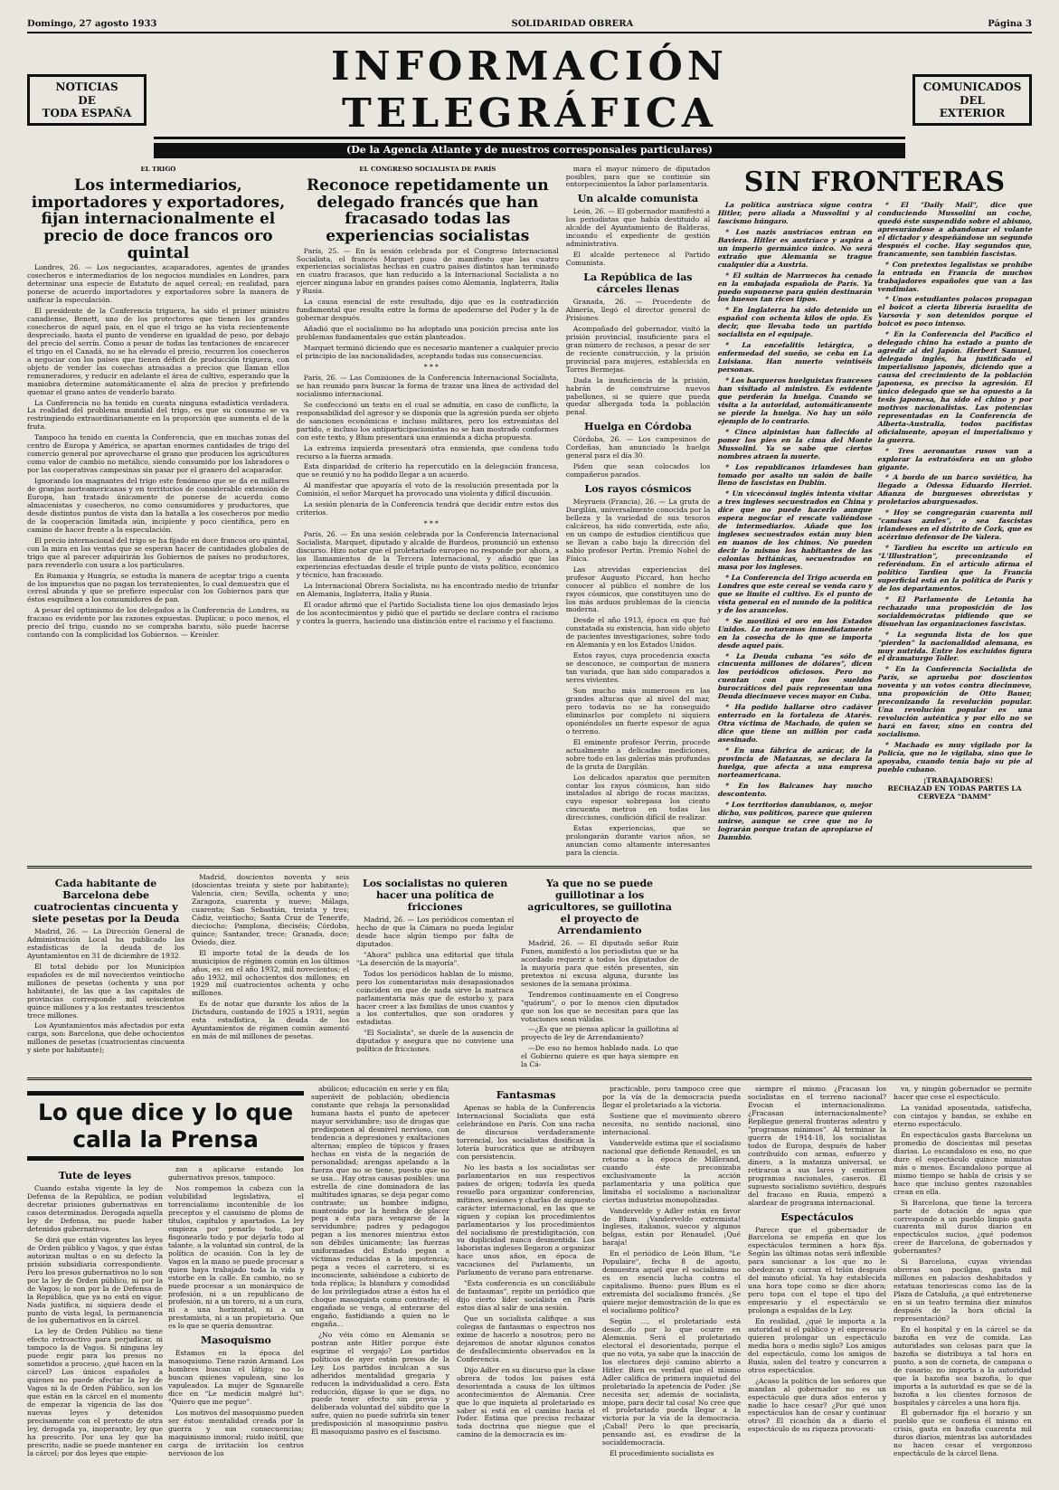Domingo, 27 agosto 1933 SOLIDARIDAD OBRERA Página 3
NOTICIAS
DE
TODA ESPAÑA
INFORMACIÓN TELEGRÁFICA
(De la Agencia Atlante y de nuestros corresponsales particulares)
COMUNICADOS
DEL
EXTERIOR
EL TRIGO
Los intermediarios, importadores y exportadores, fijan internacionalmente el precio de doce francos oro quintal
Londres, 26. — Los negociantes, acaparadores, agentes de grandes cosecheros e intermediarios de los negocios mundiales en Londres, para determinar una especie de Estatuto de aquel cereal; en realidad, para ponerse de acuerdo importadores y exportadores sobre la manera de unificar la especulación.
El presidente de la Conferencia triguera, ha sido el primer ministro canadiense, Benett, uno de los protectores que tienen los grandes cosecheros de aquel país, en el que el trigo se ha vista recientemente despreciado, hasta el punto de venderse en igualdad de peso, por debajo del precio del serrín. Como a pesar de todas las tentaciones de encarecer el trigo en el Canadá, no se ha elevado el precio, recurren los cosecheros a negociar con los países que tienen déficit de producción triguera, con objeto de vender las cosechas atrasadas a precios que llaman ellos remuneradores, y reducir en adelante el área de cultivo, esperando que la maniobra determine automáticamente el alza de precios y prefiriendo quemar el grano antes de venderlo barato.
La Conferencia no ha tenido en cuenta ninguna estadística verdadera. La realidad del problema mundial del trigo, es que su consumo se va restringiendo extraordinariamente en la proporción que aumenta el de la fruta.
Tampoco ha tenido en cuenta la Conferencia, que en muchas zonas del centro de Europa y América, se apartan enormes cantidades de trigo del comercio general por aprovecharse el grano que producen los agricultores como valor de cambio no metálico, siendo consumido por los labradores o por las cooperativas campesinas sin pasar por el granero del acaparador.
Ignorando los magnantes del trigo este fenómeno que se da en millares de granjas norteamericanas y en territorios de considerable extensión de Europa, han tratado únicamente de ponerse de acuerdo como almacenistas y cosecheros, no como consumidores y productores, que desde distintos puntos de vista dan la batalla a los cosecheros por medio de la cooperación limitada aún, incipiente y poco científica, pero en camino de hacer frente a la especulación.
El precio internacional del trigo se ha fijado en doce francos oro quintal, con la mira en las ventas que se esperan hacer de cantidades globales de trigo que al parecer adquirirán los Gobiernos de países no productores, para revenderlo con usura a los particulares.
En Rumania y Hungría, se estudia la manera de aceptar trigo a cuenta de los impuestos que no pagan los terratenientes, lo cual demuestra que el cereal abunda y que se prefiere especular con los Gobiernos para que éstos esquilmen a los consumidores de pan.
A pesar del optimismo de los delegados a la Conferencia de Londres, su fracaso es evidente por las razones expuestas. Duplicar, o poco menos, el precio del trigo, cuando no se compraba barato, sólo puede hacerse contando con la complicidad los Gobiernos. — Kreisler.
EL CONGRESO SOCIALISTA DE PARÍS
Reconoce repetidamente un delegado francés que han fracasado todas las experiencias socialistas
París, 25. — En la sesión celebrada por el Congreso Internacional Socialista, el francés Marquet puso de manifiesto que las cuatro experiencias socialistas hechas en cuatro países distintos han terminado en cuatro fracasos, que han reducido a la Internacional Socialista a no ejercer ninguna labor en grandes países como Alemania, Inglaterra, Italia y Rusia.
La causa esencial de este resultado, dijo que es la contradicción fundamental que resulta entre la forma de apoderarse del Poder y la de gobernar después.
Añadió que el socialismo no ha adoptado una posición precisa ante los problemas fundamentales que están planteados.
Marquet terminó diciendo que es necesario mantener a cualquier precio el principio de las nacionalidades, aceptando todas sus consecuencias.
* * *
París, 26. — Las Comisiones de la Conferencia Internacional Socialista, se han reunido para buscar la forma de trazar una línea de actividad del socialismo internacional.
Se confeccionó un texto en el cual se admitía, en caso de conflicto, la responsabilidad del agresor y se disponía que la agresión pueda ser objeto de sanciones económicas e incluso militares, pero los extremistas del partido, e incluso los antiparticipacionistas no se han mostrado conformes con este texto, y Blum presentará una enmienda a dicha propuesta.
La extrema izquierda presentará otra enmienda, que condena todo recurso a la fuerza armada.
Esta disparidad de criterio ha repercutido en la delegación francesa, que se reunió y no ha podido llegar a un acuerdo.
Al manifestar que apoyaría el voto de la resolución presentada por la Comisión, el señor Marquet ha provocado una violenta y difícil discusión.
La sesión plenaria de la Conferencia tendrá que decidir entre estos dos criterios.
* * *
París, 26. — En una sesión celebrada por la Conferencia Internacional Socialista, Marquet, diputado y alcalde de Burdeos, pronunció un extenso discurso. Hizo notar que el proletariado europeo no responde por ahora, a los llamamientos de la Tercera Internacional, y añadió que las experiencias efectuadas desde el triple punto de vista político, económico y técnico, han fracasado.
La Internacional Obrera Socialista, no ha encontrado medio de triunfar en Alemania, Inglaterra, Italia y Rusia.
El orador afirmó que el Partido Socialista tiene los ojos demasiado lejos de los acontecimientos y pidió que el partido se declare contra el racismo y contra la guerra, haciendo una distinción entre el racismo y el fascismo.
mara el mayor número de diputados posibles, para que se continúe sin entorpecimientos la labor parlamentaria.
Un alcalde comunista
León, 26. — El gobernador manifestó a los periodistas que había destituido al alcalde del Ayuntamiento de Balderas, incoando el expediente de gestión administrativa.
El alcalde pertenece al Partido Comunista.
La República de las cárceles llenas
Granada, 26. — Procedente de Almería, llegó el director general de Prisiones.
Acompañado del gobernador, visitó la prisión provincial, insuficiente para el gran número de reclusos, a pesar de ser de reciente construcción, y la prisión provincial para mujeres, establecida en Torres Bermejas.
Dada la insuficiencia de la prisión, habrán de construirse nuevos pabellones, si se quiere que pueda quedar albergada toda la población penal.
Huelga en Córdoba
Córdoba, 26. — Los campesinos de Cordeñas, han anunciado la huelga general para el día 30.
Piden que sean colocados los compañeros parados.
Los rayos cósmicos
Meyrueis (Francia), 26. — La gruta de Dargilán, universalmente conocida por la belleza y la variedad de sus tesoros calcáreos, ha sido convertida, este año, en un campo de estudios científicos que se llevan a cabo bajo la dirección del sabio profesor Pertin. Premio Nobel de Física.
Las atrevidas experiencias del profesor Augusto Piccard, han hecho conocer al público el nombre de los rayos cósmicos, que constituyen uno de los más arduos problemas de la ciencia moderna.
Desde el año 1913, época en que fué constatada su existencia, han sido objeto de pacientes investigaciones, sobre todo en Alemania y en los Estados Unidos.
Estos rayos, cuya procedencia exacta se desconoce, se comportan de manera tan variada, que han sido comparados a seres vivientes.
Son mucho más numerosos en las grandes alturas que al nivel del mar, pero todavía no se ha conseguido eliminarlos por completo ni siquiera oponiéndoles un fuerte espesor de agua o terreno.
El eminente profesor Perrin, procede actualmente a delicadas mediciones, sobre todo en las galerías más profundas de la gruta de Dargilán.
Los delicados aparatos que permiten contar los rayos cósmicos, han sido instalados al abrigo de rocas macizas, cuyo espesor sobrepasa los ciento cincuenta metros en todas las direcciones, condición difícil de realizar.
Estas experiencias, que se prolongarán durante varios años, se anuncian como altamente interesantes para la ciencia.
SIN FRONTERAS
La política austríaca sigue contra Hitler, pero aliada a Mussolini y al fascismo húngaro.
* Los nazis austríacos entran en Baviera. Hitler es austríaco y aspira a un imperio germánico único. No será extraño que Alemania se trague cualquier día a Austria.
* El sultán de Marruecos ha cenado en la embajada española de París. Ya puedo suponerse para quién destinarán los huesos tan ricos tipos.
* En Inglaterra ha sido detenido un español con ochenta kilos de opio. Es decir, que llevaba todo un partido socialista en el equipaje.
* La encefalitis letárgica, o enfermedad del sueño, se ceba en La Luisiana. Han muerto veintiséis personas.
* Los barqueros huelguistas franceses han visitado al ministro. Es evidente que perderán la huelga. Cuando se visita a la autoridad, automáticamente se pierde la huelga. No hay un sólo ejemplo de lo contrario.
* Cinco alpinistas han fallecido al poner los pies en la cima del Monte Mussolini. Ya se sabe que ciertos nombres atraen la muerte.
* Los republicanos irlandeses han tomado por asalto un salón de baile lleno de fascistas en Dublín.
* Un vicecónsul inglés intenta visitar a tres ingleses secuestrados en China y dice que no puede hacerlo aunque espera negociar el rescate valiéndose de intermediarios. Añade que los ingleses secuestrados están muy bien en manos de los chinos. No pueden decir lo mismo los habitantes de las colonias británicas, secuestrados en masa por los ingleses.
* La Conferencia del Trigo acuerda en Londres que este cereal se venda caro y que se limite el cultivo. Es el punto de vista general en el mundo de la política y de los arancelos.
* Se movilizó el oro en los Estados Unidos. Lo notaremos inmediatamente en la cosecha de lo que se importa desde aquel país.
* La Deuda cubana "es sólo de cincuenta millones de dólares", dicen los periódicos oficiosos. Pero no cuentan con que los sueldos burocráticos del país representan una Deuda diecinueve veces mayor en Cuba.
* Ha podido hallarse otro cadáver enterrado en la fortaleza de Atarés. Otra víctima de Machado, de quien se dice que tiene un millón por cada asesinado.
* En una fábrica de azúcar, de la provincia de Matanzas, se declara la huelga, que afecta a una empresa norteamericana.
* En los Balcanes hay mucho descontento.
* Los territorios danubianos, o, mejor dicho, sus políticos, parece que quieren unirse, aunque se cree que no lo lograrán porque tratan de apropiarse el Danubio.
* El "Daily Mail", dice que conduciendo Mussolini un coche, quedó éste suspendido sobre el abismo, apresurándose a abandonar el volante el dictador y despeñándose un segundo después el coche. Hay segundos que, francamente, son también fascistas.
* Con pretextos legalistas se prohíbe la entrada en Francia de muchos trabajadores españoles que van a las vendimias.
* Unos estudiantes polacos propagan el boicot a cierta librería israelita de Varsovia y son detenidos porque el boicot es poco intenso.
* En la Conferencia del Pacífico el delegado chino ha estado a punto de agredir al del Japón. Herbert Samuel, delegado inglés, ha justificado el imperialismo japonés, diciendo que a causa del crecimiento de la población japonesa, es preciso la agresión. El único delegado que se ha opuesto a la tesis japonesa, ha sido el chino y por motivos nacionalistas. Las potencias representadas en la Conferencia de Alberta-Australia, todos pacifistas oficialmente, apoyan el imperialismo y la guerra.
* Tres aeronautas rusos van a explorar la estratósfera en un globo gigante.
* A bordo de un barco soviético, ha llegado a Odessa Eduardo Herriot. Afianza de burgueses obreristas y proletarios aburguesados.
* Hoy se congregarán cuarenta mil "camisas azules", o sea fascistas irlandeses en el distrito de Cork, que es acérrimo defensor de De Valera.
* Tardieu ha escrito un artículo en "L'Illustration", preconizando el referéndum. En el artículo afirma el político Tardieu que la Francia superficial está en la política de París y de los departamentos.
* El Parlamento de Letonia ha rechazado una proposición de los socialdemócratas pidiendo que se disuelvan las organizaciones fascistas.
* La segunda lista de los que "pierden" la nacionalidad alemana, es muy nutrida. Entre los excluidos figura el dramaturgo Toller.
* En la Conferencia Socialista de París, se aprueba por doscientos noventa y un votos contra diecinueve, una proposición de Otto Bauer, preconizando la revolución popular. Una revolución popular es una revolución auténtica y por ello no se hará en favor, sino en contra del socialismo.
* Machado es muy vigilado por la Policía, que no le vigilaba, sino que le apoyaba, cuando tenía bajo su pie al pueblo cubano.
¡TRABAJADORES!
RECHAZAD EN TODAS PARTES LA CERVEZA "DAMM"
Cada habitante de Barcelona debe cuatrocientas cincuenta y siete pesetas por la Deuda
Madrid, 26. — La Dirección General de Administración Local ha publicado las estadísticas de la deuda de los Ayuntamientos en 31 de diciembre de 1932.
El total debido por los Municipios españoles es de mil novecientos veintiocho millones de pesetas (ochenta y una por habitante), de las que a las capitales de provincias corresponde mil seiscientos quince millones y a los restantes trescientos trece millones.
Los Ayuntamientos más afectados por esta carga, son: Barcelona, que debe ochocientos millones de pesetas (cuatrocientas cincuenta y siete por habitante);
Madrid, doscientos noventa y seis (doscientas treinta y siete por habitante); Valencia, cien; Sevilla, ochenta y uno; Zaragoza, cuarenta y nueve; Málaga, cuarenta; San Sebastián, treinta y tres; Cádiz, veintiocho; Santa Cruz de Tenerife, dieciocho; Pamplona, dieciséis; Córdoba, quince; Santander, trece; Granada, doce; Oviedo, diez.
El importe total de la deuda de los municipios de régimen común en los últimos años, es: en el año 1932, mil novecientos; el año 1932, mil ochocientos dos millones; en 1929 mil cuatrocientos ochenta y ocho millones.
Es de notar que durante los años de la Dictadura, contando de 1925 a 1931, según esta estadística, la deuda de los Ayuntamientos de régimen común aumentó en más de mil millones de pesetas.
Los socialistas no quieren hacer una política de fricciones
Madrid, 26. — Los periódicos comentan el hecho de que la Cámara no pueda legislar desde hace algún tiempo por falta de diputados.
"Ahora" publica una editorial que titula "La deserción de la mayoría".
Todos los periódicos hablan de lo mismo, pero los comentaristas más desapasionados coinciden en que de nada sirve la matraca parlamentaria más que de estorbo y, para hacer creer a las familias de unos cuantos y a los contertulios, que son oradores y estadistas.
"El Socialista", se duele de la ausencia de diputados y asegura que no conviene una política de fricciones.
Ya que no se puede guillotinar a los agricultores, se guillotina el proyecto de Arrendamiento
Madrid, 26. — El diputado señor Ruiz Funes, manifestó a los periodistas que se ha acordado requerir a todos los diputados de la mayoría para que estén presentes, sin pretextos ni excusa alguna, durante las sesiones de la semana próxima.
Tendremos continuamente en el Congreso "quórum", o por lo menos cien diputados que son los que se necesitan para que las votaciones sean válidas.
—¿Es que se piensa aplicar la guillotina al proyecto de ley de Arrendamiento?
—De eso no hemos hablado nada. Lo que el Gobierno quiere es que haya siempre en la Cá-
Lo que dice y lo que calla la Prensa
Tute de leyes
Cuando estaba vigente la ley de Defensa de la República, se podían decretar prisiones gubernativas en casos determinados. Derogada aquella ley de Defensa, no puede haber detenidos gubernativos.
Se dirá que están vigentes las leyes de Orden público y Vagos, y que éstas autorizan multas o en su defecto la prisión subsidiaria correspondiente. Pero los presos gubernativos no lo son por la ley de Orden público, ni por la de Vagos; lo son por la de Defensa de la República, que ya no está en vigor. Nada justifica, ni siquiera desde el punto de vista legal, la permanencia de los gubernativos en la cárcel.
La ley de Orden Público no tiene efecto retroactivo para perjudicar, ni tampoco la de Vagos. Si ninguna ley puede regir para los presos no sometidos a proceso, ¿qué hacen en la cárcel? Los únicos españoles a quienes no puede afectar la ley de Vagos ni la de Orden Público, son los que están en la cárcel en el momento de empezar la vigencia de las dos nuevas leyes y detenidos precisamente con el pretexto de otra ley, derogada ya, inoperante, ley que ha prescrito. Por una ley que ha prescrito, nadie se puede mantener en la cárcel; por dos leyes que empie-
zan a aplicarse estando los gubernativos presos, tampoco.
Nos rompemos la cabeza con la volubilidad legislativa, el torrencialismo incontenible de los preceptos y el casuismo de plomo de títulos, capítulos y apartados. La ley empieza por penarlo todo, por fisgonearlo todo y por dejarlo todo al talante, a la voluntad sin control, de la política de ocasión. Con la ley de Vagos en la mano se puede procesar a quien haya trabajado toda la vida y estorbe en la calle. En cambio, no se puede procesar a un monárquico de profesión, ni a un republicano de profesión, ni a un torero, ni a un cura, ni a una horizontal, ni a un prestamista, ni a un propietario. Que es lo que se quería demostrar.
Masoquismo
Estamos en la época del masoquismo. Tiene razón Armand. Los hombres buscan el látigo; no lo buscan quienes vapulean, sino los vapuleados. La mujer de Sganarelle dice en "Le medicin malgré lui": "Quiero que me pegue".
Los motivos del masoquismo pueden ser éstos: mentalidad creada por la guerra y sus consecuencias; maquinismo inmoral; ruido inútil, que carga de irritación los centros nerviosos de los
abúlicos; educación en serie y en fila; superávit de población; obediencia constante que rebaja la personalidad humana hasta el punto de apetecer mayor servidumbre; uso de drogas que predisponen al desnivel nervioso, con tendencia a depresiones y exaltaciones alternas; empleo de tópicos y frases hechas en vista de la negación de personalidad; arengas apelando a la fuerza que no se tiene, puesto que no se usa... Hay otras causas posibles: una estrella de cine dominadora de las multitudes ignaras, se deja pegar como contraste; un hombre indigno, mantenido por la hembra de placer pega a ésta para vengarse de la servidumbre; padres y pedagogos pegan a los menores mientras éstos son débiles únicamente; las fuerzas uniformadas del Estado pegan a víctimas reducidas a la impotencia; pega a veces el carretero, si es inconsciente, sabiéndose a cubierto de toda réplica; la blandura y comodidad de los privilegiados atrae a éstos ha el choque masoquista como contraste; el engañado se venga, al enterarse del engaño, fastidiando a quien no le engaña...
¿No véis cómo en Alemania se postran ante Hitler porque éste esgrime el vergajo? Los partidos políticos de ayer están presos de la Ley. Los partidos inculcan a sus adheridos mentalidad gregaria y reducen la individualidad a cero. Esta reducción, dígase lo que se diga, no puede tener efecto sin previa y deliberada voluntad del súbdito que la sufre, quien no puede sufrirla sin tener predisposición al masoquismo pasivo. El masoquismo pasivo es el fascismo.
Fantasmas
Apenas se habla de la Conferencia Internacional Socialista que está celebrándose en París. Con una racha de discursos verdaderamente torrencial, los socialistas dosifican la lotería burocrática que se atribuyen con persistencia.
No les basta a los socialistas ser parlamentarios en sus respectivos países de origen; todavía les queda resuello para organizar conferencias, mítines, sesiones y charlas de supuesto carácter internacional, en las que se siguen y copian los procedimientos parlamentarios y los procedimientos del socialismo de prestidigitación, con su duplicidad nunca desmentida. Los laboristas ingleses llegaron a organizar hace unos años, en época de vacaciones del Parlamento, un Parlamento de verano para entrenarse.
"Esta conferencia es un conciliábulo de fantasmas", repite un periódico que dijo cierto líder socialista en París estos días al salir de una sesión.
Que un socialista califique a sus colegas de fantasmas o espectros nos exime de hacerlo a nosotros; pero no dejaremos de anotar algunos conatos de desfallecimiento observados en la Conferencia.
Dijo Adler en su discurso que la clase obrera de todos los países está desorientada a causa de los últimos acontecimientos de Alemania. Cree que lo que inquieta al proletariado es saber si está en el camino hacia el Poder. Estima que precisa rechazar toda doctrina que niegue que el camino de la democracia es im-
practicable, pero tampoco cree que por la vía de la democracia pueda llegar el proletariado a la victoria.
Sostiene que el movimiento obrero necesita, no sentido nacional, sino internacional.
Vandervelde estima que el socialismo nacional que defiende Renaudel, es un retorno a la época de Millerand, cuando éste preconizaba exclusivamente la acción parlamentaria y una política que limitaba el socialismo a nacionalizar ciertas industrias monopolizadas.
Vandervelde y Adler están en favor de Blum. ¡Vandervelde extremista! Ingleses, italianos, suecos y algunos belgas, están por Renaudel. ¡Qué baraja!
En el periódico de León Blum, "Le Populaire", fecha 8 de agosto, demuestra aquél que el socialismo no es en esencia lucha contra el capitalismo. Bueno: pues Blum es el extremista del socialismo francés. ¿Se quiere mejor demostración de lo que es el socialismo político?
Según ..., el proletariado está desor...do por lo que ocurre en Alemania. Será el proletariado electoral el desorientado, porque el que no vota, ya sabe que la inacción de los electores dejó camino abierto a Hitler. Bien es verdad que el mismo Adler califica de primera inquietud del proletariado la apetencia de Poder. ¡Se necesita ser, además de socialista, miope, para decir tal cosa! No cree que el proletariado pueda llegar a la victoria por la vía de la democracia. ¡Cabal! Pero lo que precisaría, pensando así, es evadirse de la socialdemocracia.
El procedimiento socialista es
siempre el mismo. ¿Fracasan los socialistas en el terreno nacional? Evocan el internacionalismo. ¿Fracasan internacionalmente? Repliegue general fronteras adentro y "programas mínimos". Al terminar la guerra de 1914-18, los socialistas todos de Europa, después de haber contribuído con armas, esfuerzo y dinero, a la matanza universal, se retiraron a sus lares y emitieron programas nacionales, caseros. El supuesto socialismo soviético, después del fracaso en Rusia, empezó a alardear de programa internacional.
Espectáculos
Parece que el gobernador de Barcelona se empeña en que los espectáculos terminen a hora fija. Según las últimas notas será inflexible para sancionar a los que no le obedezcan y corran el telón después del minuto oficial. Ya hay establecida una hora tope como se dice ahora; pero topa con el tope el tipo del empresario y el espectáculo se prolonga a espaldas de la Ley.
En realidad, ¿qué le importa a la autoridad si el público y el empresario quieren prolongar un espectáculo media hora o medio siglo? Los amigos del espectáculo, como los amigos de Rusia, salen del teatro y concurren a otros espectáculos.
¿Acaso la política de los señores que mandan al gobernador no es un espectáculo que dura años enteros y nadie lo hace cesar? ¿Por qué unos espectáculos han de cesar y continuar otros? El ricachón da a diario el espectáculo de su riqueza provocati-
va, y ningún gobernador se permite hacer que cese el espectáculo.
La vanidad aposentada, satisfecha, con cintajos y bandas, se exhibe en eterno espectáculo.
En espectáculos gasta Barcelona un promedio de doscientas mil pesetas diarias. Lo escandaloso es eso, no que dure el espectáculo quince minutos más o menos. Escandaloso porque al mismo tiempo se habla de crisis y se hace que incluso gentes razonables crean en ella.
Si Barcelona, que tiene la tercera parte de dotación de agua que corresponde a un pueblo limpio gasta cuarenta mil duros diarios en espectáculos sucios, ¿qué podemos creer de Barcelona, de gobernados y gobernantes?
Si Barcelona, cuyas viviendas obreras son pocilgas, gasta mil millones en palacios deshabitados y estatuas tenoriescas como las de la Plaza de Cataluña, ¿a qué entretenerse en si un teatro termina diez minutos después de la hora oficial la representación?
En el hospital y en la cárcel se da bazofia en vez de comida. Las autoridades son celosas para que la bazofia se distribuya a tal hora en punto, a son de corneta, de campana o de rosario; no importa a la autoridad que la bazofia sea bazofia, lo que importa a la autoridad es que se dé la bazofia a los clientes forzosos de hospitales y cárceles a una hora fija.
El gobernador fija el horario y un pueblo que se confiesa él mismo en crisis, gasta en bazofia cuarenta mil duros diarios, mientras las autoridades no hacen cesar el vergonzoso espectáculo de la cárcel llena.